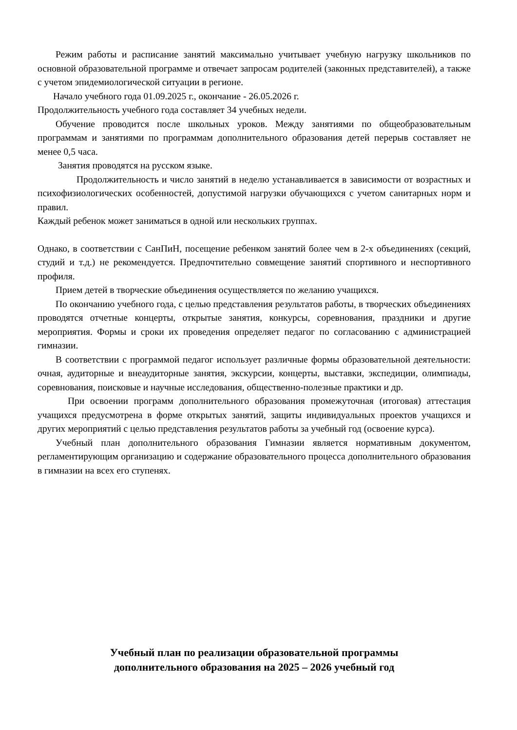Режим работы и расписание занятий максимально учитывает учебную нагрузку школьников по основной образовательной программе и отвечает запросам родителей (законных представителей), а также с учетом эпидемиологической ситуации в регионе.
Начало учебного года 01.09.2025 г., окончание - 26.05.2026 г.
Продолжительность учебного года составляет 34 учебных недели.
Обучение проводится после школьных уроков. Между занятиями по общеобразовательным программам и занятиями по программам дополнительного образования детей перерыв составляет не менее 0,5 часа.
Занятия проводятся на русском языке.
Продолжительность и число занятий в неделю устанавливается в зависимости от возрастных и психофизиологических особенностей, допустимой нагрузки обучающихся с учетом санитарных норм и правил.
Каждый ребенок может заниматься в одной или нескольких группах.
Однако, в соответствии с СанПиН, посещение ребенком занятий более чем в 2-х объединениях (секций, студий и т.д.) не рекомендуется. Предпочтительно совмещение занятий спортивного и неспортивного профиля.
Прием детей в творческие объединения осуществляется по желанию учащихся.
По окончанию учебного года, с целью представления результатов работы, в творческих объединениях проводятся отчетные концерты, открытые занятия, конкурсы, соревнования, праздники и другие мероприятия. Формы и сроки их проведения определяет педагог по согласованию с администрацией гимназии.
В соответствии с программой педагог использует различные формы образовательной деятельности: очная, аудиторные и внеаудиторные занятия, экскурсии, концерты, выставки, экспедиции, олимпиады, соревнования, поисковые и научные исследования, общественно-полезные практики и др.
При освоении программ дополнительного образования промежуточная (итоговая) аттестация учащихся предусмотрена в форме открытых занятий, защиты индивидуальных проектов учащихся и других мероприятий с целью представления результатов работы за учебный год (освоение курса).
Учебный план дополнительного образования Гимназии является нормативным документом, регламентирующим организацию и содержание образовательного процесса дополнительного образования в гимназии на всех его ступенях.
Учебный план по реализации образовательной программы
дополнительного образования на 2025 – 2026 учебный год